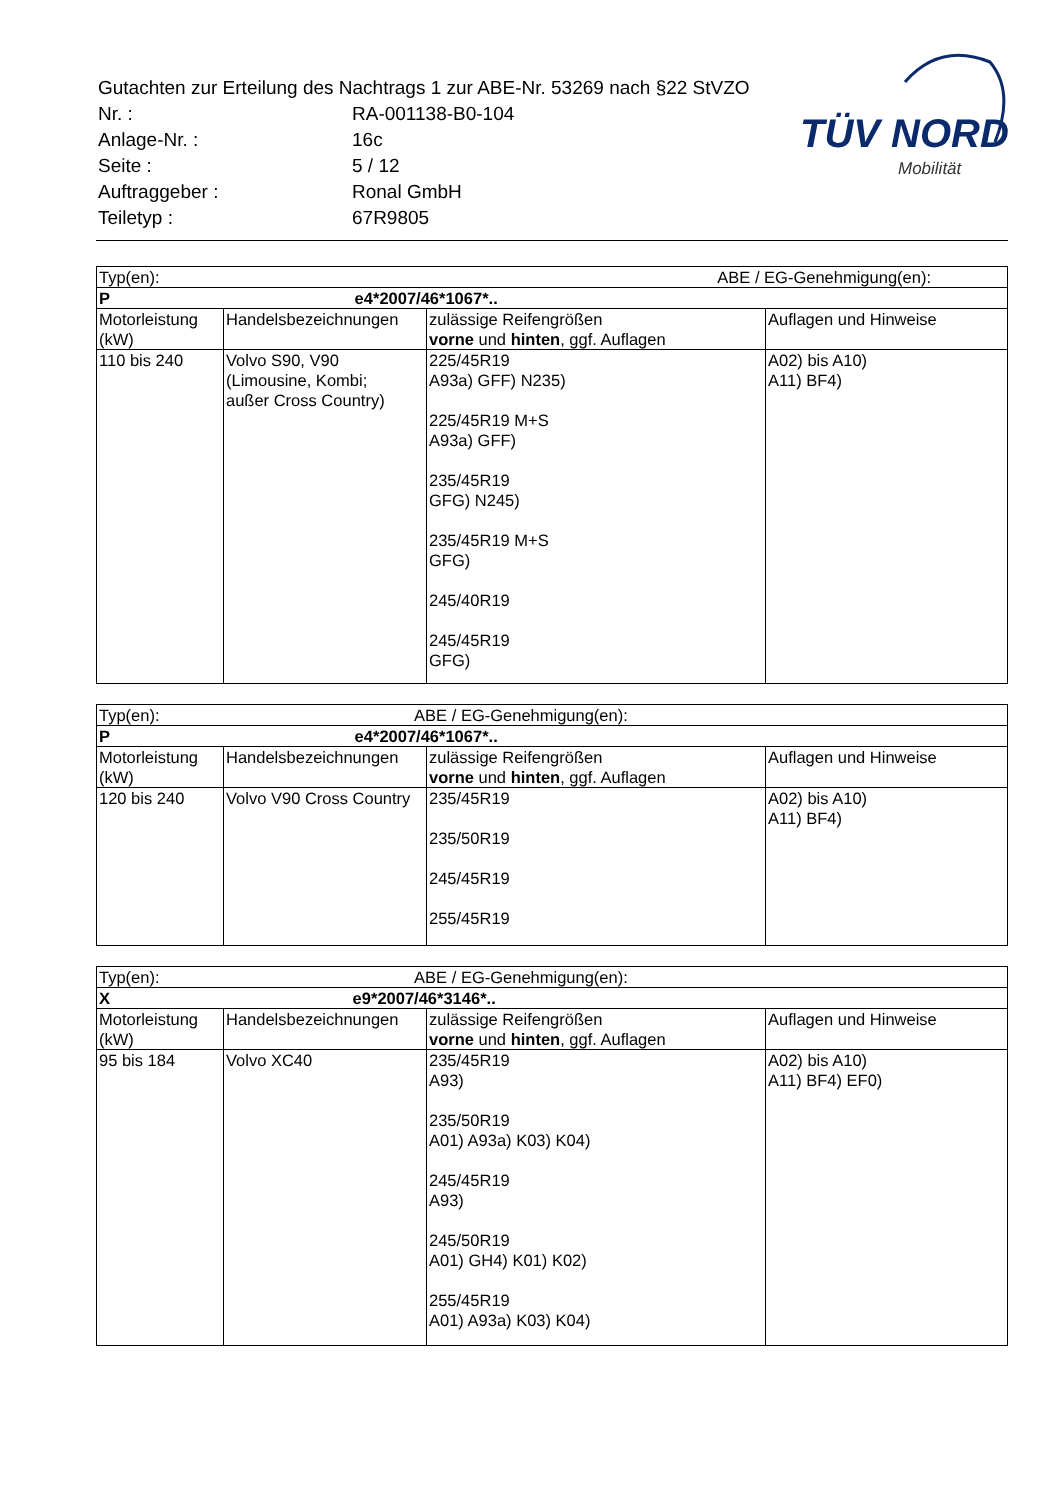| Gutachten zur Erteilung des Nachtrags 1 zur ABE-Nr. 53269 nach §22 StVZO | |
| Nr. : | RA-001138-B0-104 |
| Anlage-Nr. : | 16c |
| Seite : | 5 / 12 |
| Auftraggeber : | Ronal GmbH |
| Teiletyp : | 67R9805 |
TÜV NORD
Mobilität
| Typ(en): | | ABE / EG-Genehmigung(en): | |
| P e4*2007/46*1067*.. | | | |
| Motorleistung (kW) | Handelsbezeichnungen | zulässige Reifengrößen vorne und hinten , ggf. Auflagen | Auflagen und Hinweise |
| 110 bis 240 | Volvo S90, V90 (Limousine, Kombi; außer Cross Country) | 225/45R19 A93a) GFF) N235) 225/45R19 M+S A93a) GFF) 235/45R19 GFG) N245) 235/45R19 M+S GFG) 245/40R19 245/45R19 GFG) | A02) bis A10) A11) BF4) |
| Typ(en): ABE / EG-Genehmigung(en): | | | |
| P e4*2007/46*1067*.. | | | |
| Motorleistung (kW) | Handelsbezeichnungen | zulässige Reifengrößen vorne und hinten , ggf. Auflagen | Auflagen und Hinweise |
| 120 bis 240 | Volvo V90 Cross Country | 235/45R19 235/50R19 245/45R19 255/45R19 | A02) bis A10) A11) BF4) |
| Typ(en): ABE / EG-Genehmigung(en): | | | |
| X e9*2007/46*3146*.. | | | |
| Motorleistung (kW) | Handelsbezeichnungen | zulässige Reifengrößen vorne und hinten , ggf. Auflagen | Auflagen und Hinweise |
| 95 bis 184 | Volvo XC40 | 235/45R19 A93) 235/50R19 A01) A93a) K03) K04) 245/45R19 A93) 245/50R19 A01) GH4) K01) K02) 255/45R19 A01) A93a) K03) K04) | A02) bis A10) A11) BF4) EF0) |